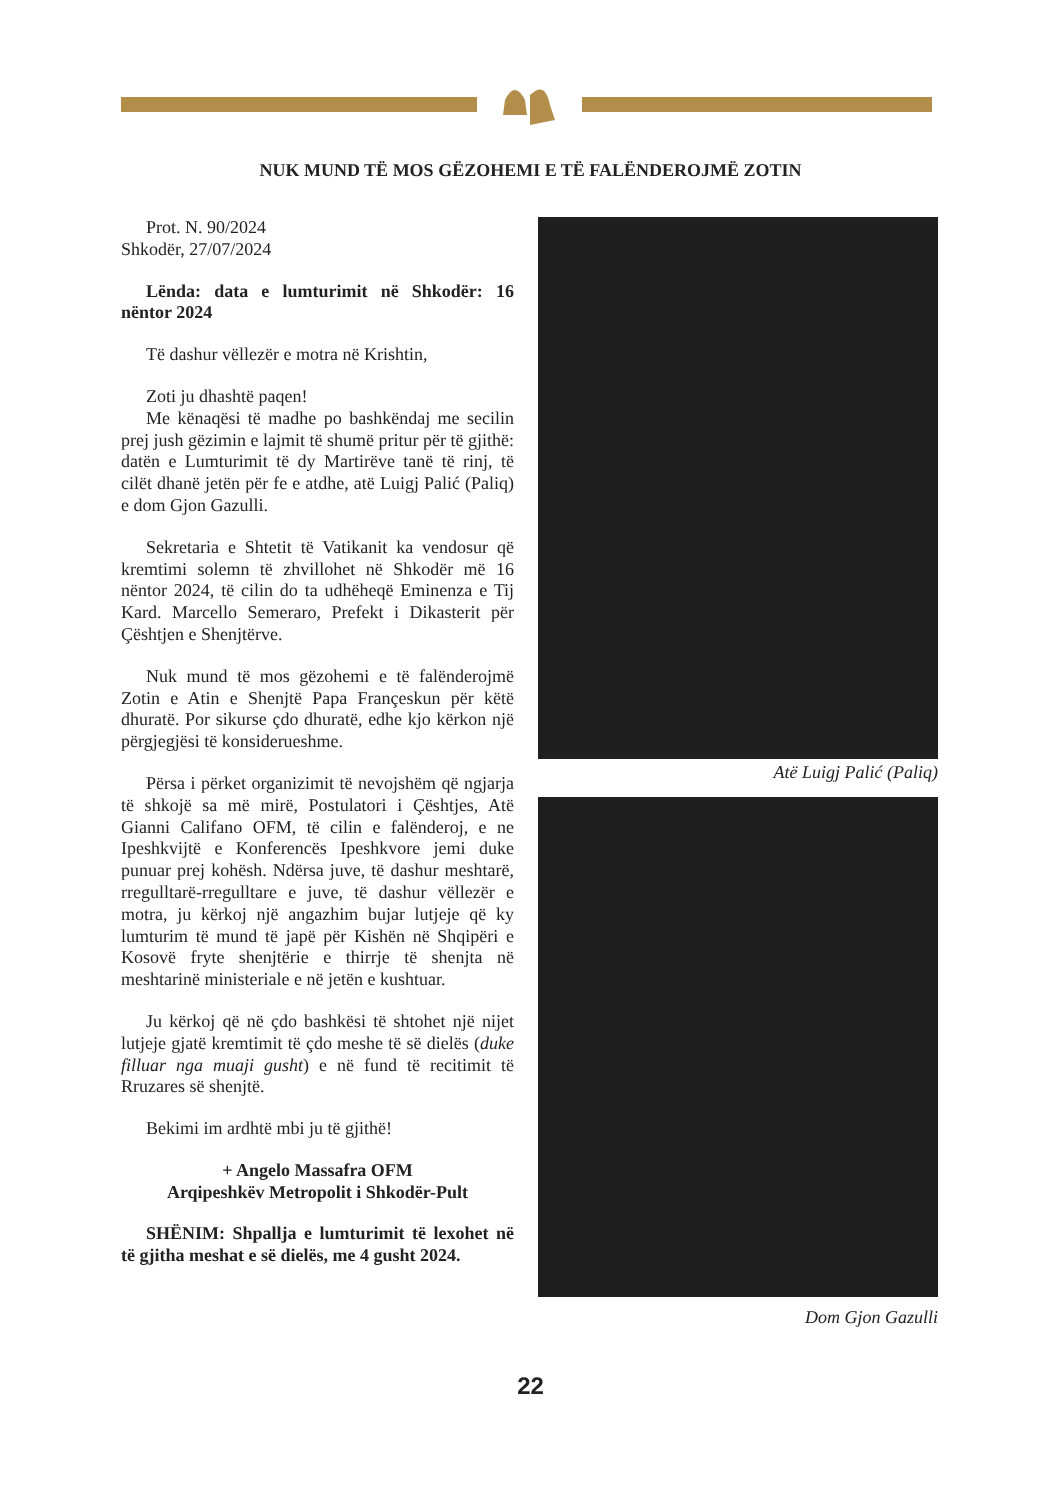NUK MUND TË MOS GËZOHEMI E TË FALËNDEROJMË ZOTIN
Prot. N. 90/2024
Shkodër, 27/07/2024
Lënda: data e lumturimit në Shkodër: 16 nëntor 2024
Të dashur vëllezër e motra në Krishtin,
Zoti ju dhashtë paqen!
Me kënaqësi të madhe po bashkëndaj me secilin prej jush gëzimin e lajmit të shumë pritur për të gjithë: datën e Lumturimit të dy Martirëve tanë të rinj, të cilët dhanë jetën për fe e atdhe, atë Luigj Palić (Paliq) e dom Gjon Gazulli.
Sekretaria e Shtetit të Vatikanit ka vendosur që kremtimi solemn të zhvillohet në Shkodër më 16 nëntor 2024, të cilin do ta udhëheqë Eminenza e Tij Kard. Marcello Semeraro, Prefekt i Dikasterit për Çështjen e Shenjtërve.
Nuk mund të mos gëzohemi e të falënderojmë Zotin e Atin e Shenjtë Papa Françeskun për këtë dhuratë. Por sikurse çdo dhuratë, edhe kjo kërkon një përgjegjësi të konsiderueshme.
Përsa i përket organizimit të nevojshëm që ngjarja të shkojë sa më mirë, Postulatori i Çështjes, Atë Gianni Califano OFM, të cilin e falënderoj, e ne Ipeshkvijtë e Konferencës Ipeshkvore jemi duke punuar prej kohësh. Ndërsa juve, të dashur meshtarë, rregulltarë-rregulltare e juve, të dashur vëllezër e motra, ju kërkoj një angazhim bujar lutjeje që ky lumturim të mund të japë për Kishën në Shqipëri e Kosovë fryte shenjtërie e thirrje të shenjta në meshtarinë ministeriale e në jetën e kushtuar.
Ju kërkoj që në çdo bashkësi të shtohet një nijet lutjeje gjatë kremtimit të çdo meshe të së dielës (duke filluar nga muaji gusht) e në fund të recitimit të Rruzares së shenjtë.
Bekimi im ardhtë mbi ju të gjithë!
+ Angelo Massafra OFM
Arqipeshkëv Metropolit i Shkodër-Pult
SHËNIM: Shpallja e lumturimit të lexohet në të gjitha meshat e së dielës, me 4 gusht 2024.
Atë Luigj Palić (Paliq)
Dom Gjon Gazulli
22